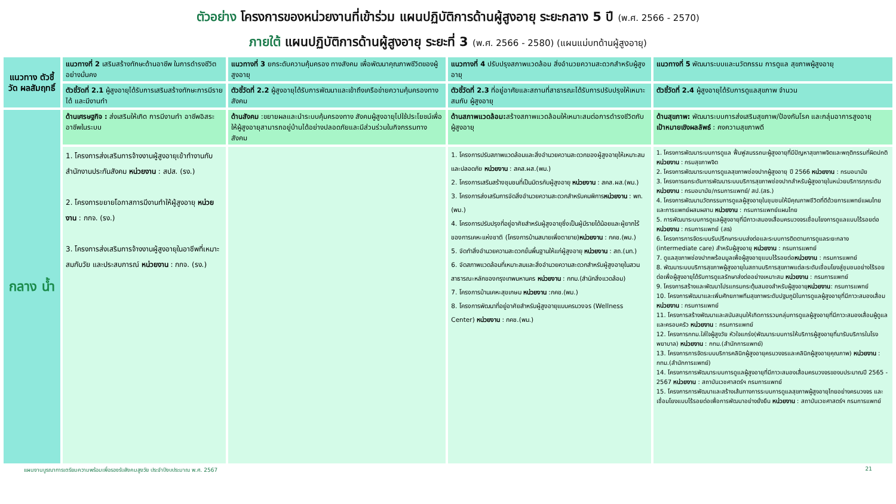ตัวอย่าง โครงการของหน่วยงานที่เข้าร่วม แผนปฏิบัติการด้านผู้สูงอายุ ระยะกลาง 5 ปี (พ.ศ. 2566 - 2570)
ภายใต้ แผนปฏิบัติการด้านผู้สูงอายุ ระยะที่ 3 (พ.ศ. 2566 - 2580) (แผนแม่บทด้านผู้สูงอายุ)
| แนวทาง ตัวชี้วัด ผลสัมฤทธิ์ | แนวทางที่ 2 เสริมสร้างทักษะด้านอาชีพ ในการดำรงชีวิตอย่างมั่นคง | แนวทางที่ 3 ยกระดับความคุ้มครอง ทางสังคม เพื่อพัฒนาคุณภาพชีวิตของผู้สูงอายุ | แนวทางที่ 4 ปรับปรุงสภาพแวดล้อม สิ่งอำนวยความสะดวกสำหรับผู้สูงอายุ | แนวทางที่ 5 พัฒนาระบบและนวัตกรรม การดูแล สุขภาพผู้สูงอายุ |
| | ตัวชี้วัดที่ 2.1 ผู้สูงอายุได้รับการเสริมสร้างทักษะการมีรายได้ และมีงานทำ | ตัวชี้วัดที่ 2.2 ผู้สูงอายุได้รับการพัฒนาและเข้าถึงเครือข่ายความคุ้มครองทางสังคม | ตัวชี้วัดที่ 2.3 ที่อยู่อาศัยและสถานที่สาธารณะได้รับการปรับปรุงให้เหมาะสมกับ ผู้สูงอายุ | ตัวชี้วัดที่ 2.4 ผู้สูงอายุได้รับการดูแลสุขภาพ จำนวน |
| กลาง น้ำ | ด้านเศรษฐกิจ : ส่งเสริมให้เกิด การมีงานทำ อาชีพอิสระ อาชีพในระบบ | ด้านสังคม :ขยายผลและนำระบบคุ้มครองทาง สังคมผู้สูงอายุไปใช้ประโยชน์เพื่อให้ผู้สูงอายุสามารถอยู่บ้านได้อย่างปลอดภัยและมีส่วนร่วมในกิจกรรมทางสังคม | ด้านสภาพแวดล้อม: สร้างสภาพแวดล้อมให้เหมาะสมต่อการดำรงชีวิตกับผู้สูงอายุ | ด้านสุขภาพ: พัฒนาระบบการส่งเสริมสุขภาพ/ป้องกันโรค และกลุ่มอาการสูงอายุ เป้าหมายเชิงผลลัพธ์ : คงความสุขภาพดี |
| | 1. โครงการส่งเสริมการจ้างงานผู้สูงอายุเข้าทำงานกับสำนักงานประกันสังคม หน่วยงาน : สปส. (รง.) 2. โครงการขยายโอกาสการมีงานทำให้ผู้สูงอายุ หน่วยงาน : กกจ. (รง.) 3. โครงการส่งเสริมการจ้างงานผู้สูงอายุในอาชีพที่เหมาะสมกับวัย และประสบการณ์ หน่วยงาน : กกจ. (รง.) | | 1. โครงการปรับสภาพแวดล้อมและสิ่งอำนวยความสะดวกของผู้สูงอายุให้เหมาะสมและปลอดภัย หน่วยงาน : สคส.ผส.(พม.) 2. โครงการเสริมสร้างชุมชนที่เป็นมิตรกับผู้สูงอายุ หน่วยงาน : สคส.ผส.(พม.) 3. โครงการส่งเสริมการจัดสิ่งอำนวยความสะดวกสำหรับคนพิการ หน่วยงาน : พก.(พม.) 4. โครงการปรับปรุงที่อยู่อาศัยสำหรับผู้สูงอายุซึ่งเป็นผู้มีรายได้น้อยและผู้ยากไร้ของการเคหะแห่งชาติ (โครงการบ้านสบายเพื่อตายาย) หน่วยงาน : กคช.(พม.) 5. จัดทำสิ่งอำนวยความสะดวกขั้นพื้นฐานให้แก่ผู้สูงอายุ หน่วยงาน : สถ.(มท.) 6. จัดสภาพแวดล้อมที่เหมาะสมและสิ่งอำนวยความสะดวกสำหรับผู้สูงอายุในสวนสาธารณะหลักของกรุงเทพมหานคร หน่วยงาน : กทม.(สำนักสิ่งแวดล้อม) 7. โครงการบ้านเคหะสุขเกษม หน่วยงาน :กคช.(พม.) 8. โครงการพัฒนาที่อยู่อาศัยสำหรับผู้สูงอายุแบบครบวงจร (Wellness Center) หน่วยงาน : กคช.(พม.) | 1. โครงการพัฒนาระบบการดูแล ฟื้นฟูสมรรถนะผู้สูงอายุที่มีปัญหาสุขภาพจิตและพฤติกรรมที่ผิดปกติ หน่วยงาน : กรมสุขภาพจิต 2. โครงการพัฒนาระบบการดูแลสุขภาพช่องปากผู้สูงอายุ ปี 2566 หน่วยงาน : กรมอนามัย 3. โครงการยกระดับการพัฒนาระบบบริการสุขภาพช่องปากสำหรับผู้สูงอายุในหน่วยบริการทุกระดับ หน่วยงาน : กรมอนามัย/กรมการแพทย์/ สป.(สธ.) 4. โครงการพัฒนานวัตกรรมการดูแลผู้สูงอายุในชุมชนให้มีคุณภาพชีวิตที่ดีด้วยการแพทย์แผนไทยและการแพทย์ผสมผสาน หน่วยงาน : กรมการแพทย์แผนไทย 5. การพัฒนาระบบการดูแลผู้สูงอายุที่มีภาวะสมองเสื่อมครบวงจรเชื่อมโยงการดูแลแบบไร้รอยต่อ หน่วยงาน : กรมการแพทย์ (สธ) 6. โครงการการจัดระบบรับปรึกษาระบบส่งต่อและระบบการติดตามการดูแลระยะกลาง (intermediate care) สำหรับผู้สูงอายุ หน่วยงาน : กรมการแพทย์ 7. ดูแลสุขภาพช่องปากพร้อมมูลเพื่อผู้สูงอายุแบบไร้รอยต่อ หน่วยงาน : กรมการแพทย์ 8. พัฒนาระบบบริการสุขภาพผู้สูงอายุในสถานบริการสุขภาพแต่ละระดับเชื่อมโยงสู่ชุมชนอย่างไร้รอยต่อเพื่อผู้สูงอายุได้รับการดูแลรักษาส่งต่ออย่างเหมาะสม หน่วยงาน : กรมการแพทย์ 9. โครงการสร้างและพัฒนาโปรแกรมกระตุ้นสมองสำหรับผู้สูงอายุ หน่วยงาน : กรมการแพทย์ 10. โครงการพัฒนาและเพิ่มศักยภาพทีมสุขภาพระดับปฐมภูมิในการดูแลผู้สูงอายุที่มีภาวะสมองเสื่อม หน่วยงาน : กรมการแพทย์ 11. โครงการสร้างพัฒนาและสนับสนุนให้เกิดการรวมกลุ่มการดูแลผู้สูงอายุที่มีภาวะสมองเสื่อมผู้ดูแลและครอบครัว หน่วยงาน : กรมการแพทย์ 12. โครงการกทม.ใส่ใจผู้สูงวัย หัวใจแกร่ง(พัฒนาระบบการให้บริการผู้สูงอายุที่มารับบริการในโรงพยาบาล) หน่วยงาน : กทม.(สำนักการแพทย์) 13. โครงการการจัดระบบบริการคลินิกผู้สูงอายุครบวงจรและคลินิกผู้สูงอายุคุณภาพ) หน่วยงาน : กทม.(สำนักการแพทย์) 14. โครงการการพัฒนาระบบการดูแลผู้สูงอายุที่มีภาวะสมองเสื่อมครบวงจรของบประมาณปี 2565 - 2567 หน่วยงาน : สถาบันเวชศาสตร์ฯ กรมการแพทย์ 15. โครงการการพัฒนาและสร้างเส้นทางการระบบการดูแลสุขภาพผู้สูงอายุไทยอย่างครบวงจร และเชื่อมโยงแบบไร้รอยต่อเพื่อการพัฒนาอย่างยั่งยืน หน่วยงาน : สถาบันเวชศาสตร์ฯ กรมการแพทย์ |
แผนงานบูรณาการเตรียมความพร้อมเพื่อรองรับสังคมสูงวัย ประจำปีงบประมาณ พ.ศ. 2567 21